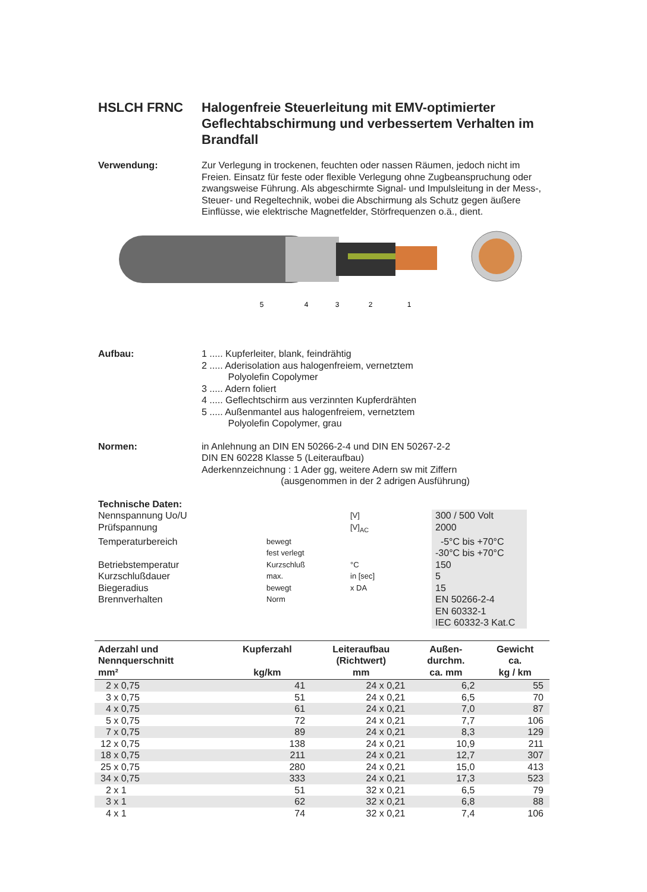HSLCH FRNC Halogenfreie Steuerleitung mit EMV-optimierter Geflechtabschirmung und verbessertem Verhalten im Brandfall
Verwendung: Zur Verlegung in trockenen, feuchten oder nassen Räumen, jedoch nicht im Freien. Einsatz für feste oder flexible Verlegung ohne Zugbeanspruchung oder zwangsweise Führung. Als abgeschirmte Signal- und Impulsleitung in der Mess-, Steuer- und Regeltechnik, wobei die Abschirmung als Schutz gegen äußere Einflüsse, wie elektrische Magnetfelder, Störfrequenzen o.ä., dient.
5
4
3
2
1
Aufbau: 1 ..... Kupferleiter, blank, feindrähtig
2 ..... Aderisolation aus halogenfreiem, vernetztem
Polyolefin Copolymer
3 ..... Adern foliert
4 ..... Geflechtschirm aus verzinnten Kupferdrähten
5 ..... Außenmantel aus halogenfreiem, vernetztem
Polyolefin Copolymer, grau
Normen: in Anlehnung an DIN EN 50266-2-4 und DIN EN 50267-2-2
DIN EN 60228 Klasse 5 (Leiteraufbau)
Aderkennzeichnung : 1 Ader gg, weitere Adern sw mit Ziffern
(ausgenommen in der 2 adrigen Ausführung)
Technische Daten:
Nennspannung Uo/U
[V]
300 / 500 Volt
Prüfspannung
[V]<sub>AC</sub>
2000
Temperaturbereich
bewegt
-5°C bis +70°C
fest verlegt
-30°C bis +70°C
Betriebstemperatur
Kurzschluß
°C
150
Kurzschlußdauer
max.
in [sec]
5
Biegeradius
bewegt
x DA
15
Brennverhalten
Norm
EN 50266-2-4
EN 60332-1
IEC 60332-3 Kat.C
| Aderzahl und Nennquerschnitt mm² | Kupferzahl kg/km | Leiteraufbau (Richtwert) mm | Außen- durchm. ca. mm | Gewicht ca. kg / km |
| --- | --- | --- | --- | --- |
| 2 x 0,75 | 41 | 24 x 0,21 | 6,2 | 55 |
| 3 x 0,75 | 51 | 24 x 0,21 | 6,5 | 70 |
| 4 x 0,75 | 61 | 24 x 0,21 | 7,0 | 87 |
| 5 x 0,75 | 72 | 24 x 0,21 | 7,7 | 106 |
| 7 x 0,75 | 89 | 24 x 0,21 | 8,3 | 129 |
| 12 x 0,75 | 138 | 24 x 0,21 | 10,9 | 211 |
| 18 x 0,75 | 211 | 24 x 0,21 | 12,7 | 307 |
| 25 x 0,75 | 280 | 24 x 0,21 | 15,0 | 413 |
| 34 x 0,75 | 333 | 24 x 0,21 | 17,3 | 523 |
| 2 x 1 | 51 | 32 x 0,21 | 6,5 | 79 |
| 3 x 1 | 62 | 32 x 0,21 | 6,8 | 88 |
| 4 x 1 | 74 | 32 x 0,21 | 7,4 | 106 |